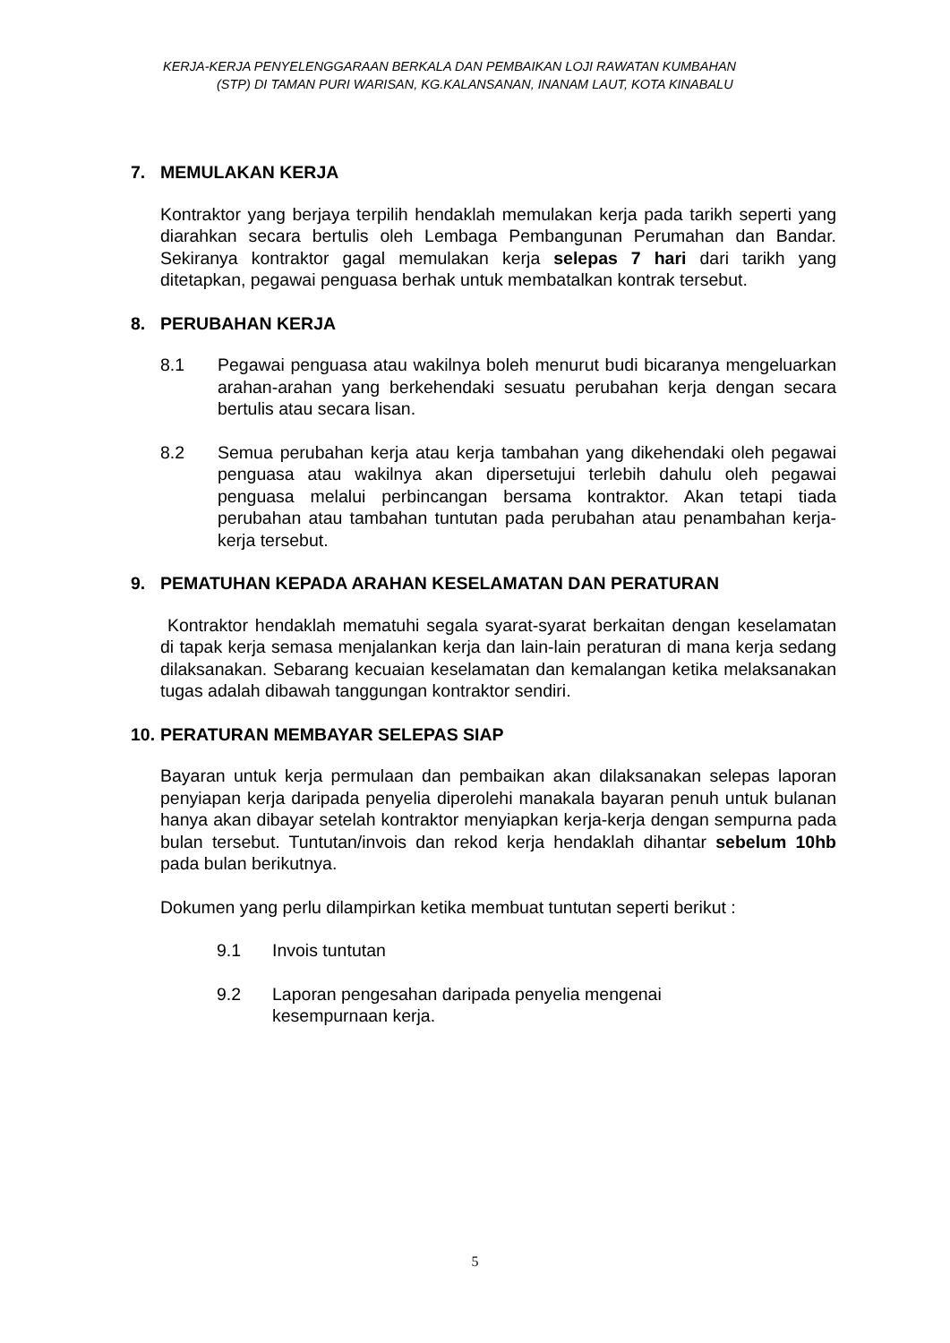KERJA-KERJA PENYELENGGARAAN BERKALA DAN PEMBAIKAN LOJI RAWATAN KUMBAHAN
(STP) DI TAMAN PURI WARISAN, KG.KALANSANAN, INANAM LAUT, KOTA KINABALU
7. MEMULAKAN KERJA
Kontraktor yang berjaya terpilih hendaklah memulakan kerja pada tarikh seperti yang diarahkan secara bertulis oleh Lembaga Pembangunan Perumahan dan Bandar. Sekiranya kontraktor gagal memulakan kerja selepas 7 hari dari tarikh yang ditetapkan, pegawai penguasa berhak untuk membatalkan kontrak tersebut.
8. PERUBAHAN KERJA
8.1 Pegawai penguasa atau wakilnya boleh menurut budi bicaranya mengeluarkan arahan-arahan yang berkehendaki sesuatu perubahan kerja dengan secara bertulis atau secara lisan.
8.2 Semua perubahan kerja atau kerja tambahan yang dikehendaki oleh pegawai penguasa atau wakilnya akan dipersetujui terlebih dahulu oleh pegawai penguasa melalui perbincangan bersama kontraktor. Akan tetapi tiada perubahan atau tambahan tuntutan pada perubahan atau penambahan kerja-kerja tersebut.
9. PEMATUHAN KEPADA ARAHAN KESELAMATAN DAN PERATURAN
Kontraktor hendaklah mematuhi segala syarat-syarat berkaitan dengan keselamatan di tapak kerja semasa menjalankan kerja dan lain-lain peraturan di mana kerja sedang dilaksanakan. Sebarang kecuaian keselamatan dan kemalangan ketika melaksanakan tugas adalah dibawah tanggungan kontraktor sendiri.
10. PERATURAN MEMBAYAR SELEPAS SIAP
Bayaran untuk kerja permulaan dan pembaikan akan dilaksanakan selepas laporan penyiapan kerja daripada penyelia diperolehi manakala bayaran penuh untuk bulanan hanya akan dibayar setelah kontraktor menyiapkan kerja-kerja dengan sempurna pada bulan tersebut. Tuntutan/invois dan rekod kerja hendaklah dihantar sebelum 10hb pada bulan berikutnya.
Dokumen yang perlu dilampirkan ketika membuat tuntutan seperti berikut :
9.1 Invois tuntutan
9.2 Laporan pengesahan daripada penyelia mengenai
kesempurnaan kerja.
5